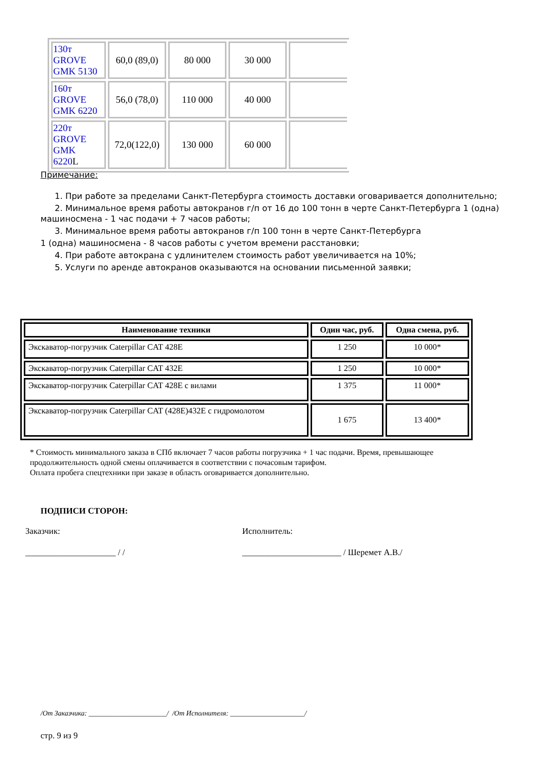| 130т GROVE GMK 5130 | 60,0 (89,0) | 80 000 | 30 000 | |
| 160т GROVE GMK 6220 | 56,0 (78,0) | 110 000 | 40 000 | |
| 220т GROVE GMK 6220 L | 72,0(122,0) | 130 000 | 60 000 | |
Примечание:
1. При работе за пределами Санкт-Петербурга стоимость доставки оговаривается дополнительно;
2. Минимальное время работы автокранов г/п от 16 до 100 тонн в черте Санкт-Петербурга 1 (одна) машиносмена - 1 час подачи + 7 часов работы;
3. Минимальное время работы автокранов г/п 100 тонн в черте Санкт-Петербурга
1 (одна) машиносмена - 8 часов работы с учетом времени расстановки;
4. При работе автокрана с удлинителем стоимость работ увеличивается на 10%;
5. Услуги по аренде автокранов оказываются на основании письменной заявки;
| Наименование техники | Один час, руб. | Одна смена, руб. |
| --- | --- | --- |
| Экскаватор-погрузчик Caterpillar CAT 428E | 1 250 | 10 000* |
| Экскаватор-погрузчик Caterpillar CAT 432E | 1 250 | 10 000* |
| Экскаватор-погрузчик Caterpillar CAT 428E с вилами | 1 375 | 11 000* |
| Экскаватор-погрузчик Caterpillar CAT (428E)432E с гидромолотом | 1 675 | 13 400* |
* Стоимость минимального заказа в СПб включает 7 часов работы погрузчика + 1 час подачи. Время, превышающее продолжительность одной смены оплачивается в соответствии с почасовым тарифом.
Оплата пробега спецтехники при заказе в область оговаривается дополнительно.
ПОДПИСИ СТОРОН:
Заказчик: Исполнитель:
_____________________ / / _______________________ / Шеремет А.В./
/От Заказчика: ______________________/ /От Исполнителя: _____________________/
стр. 9 из 9